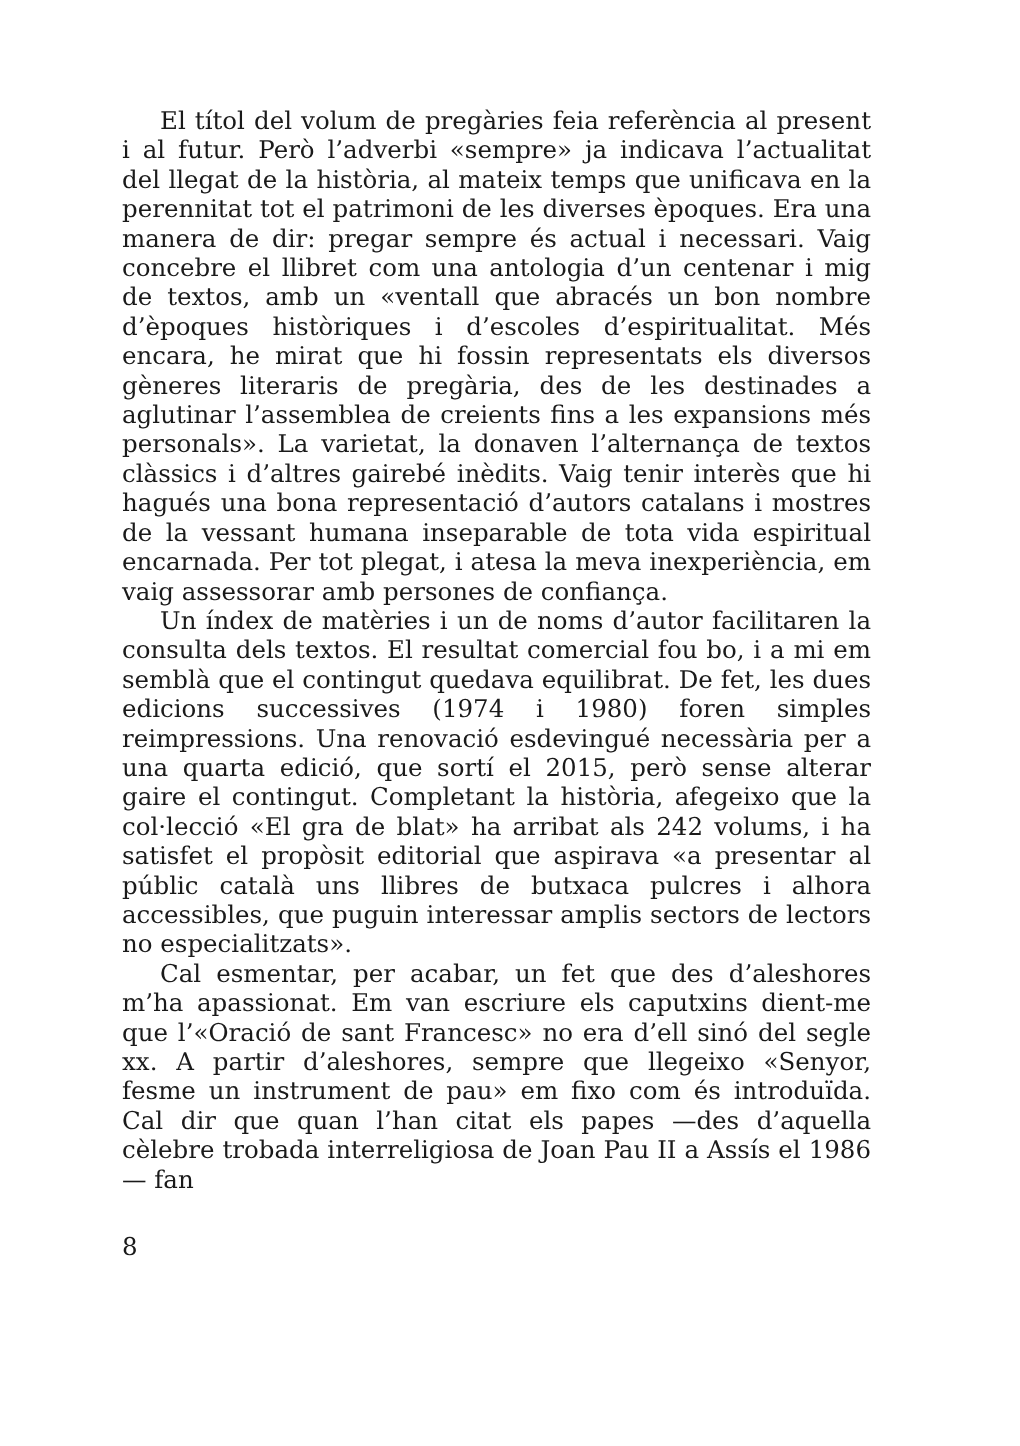El títol del volum de pregàries feia referència al present i al futur. Però l’adverbi «sempre» ja indicava l’actualitat del llegat de la història, al mateix temps que unificava en la perennitat tot el patrimoni de les diverses èpoques. Era una manera de dir: pregar sempre és actual i necessari. Vaig concebre el llibret com una antologia d’un centenar i mig de textos, amb un «ventall que abracés un bon nombre d’èpoques històriques i d’escoles d’espiritualitat. Més encara, he mirat que hi fossin representats els diversos gèneres literaris de pregària, des de les destinades a aglutinar l’assemblea de creients fins a les expansions més personals». La varietat, la donaven l’alternança de textos clàssics i d’altres gairebé inèdits. Vaig tenir interès que hi hagués una bona representació d’autors catalans i mostres de la vessant humana inseparable de tota vida espiritual encarnada. Per tot plegat, i atesa la meva inexperiència, em vaig assessorar amb persones de confiança.
Un índex de matèries i un de noms d’autor facilitaren la consulta dels textos. El resultat comercial fou bo, i a mi em semblà que el contingut quedava equilibrat. De fet, les dues edicions successives (1974 i 1980) foren simples reimpressions. Una renovació esdevingué necessària per a una quarta edició, que sortí el 2015, però sense alterar gaire el contingut. Completant la història, afegeixo que la col·lecció «El gra de blat» ha arribat als 242 volums, i ha satisfet el propòsit editorial que aspirava «a presentar al públic català uns llibres de butxaca pulcres i alhora accessibles, que puguin interessar amplis sectors de lectors no especialitzats».
Cal esmentar, per acabar, un fet que des d’aleshores m’ha apassionat. Em van escriure els caputxins dient-me que l’«Oració de sant Francesc» no era d’ell sinó del segle xx. A partir d’aleshores, sempre que llegeixo «Senyor, fesme un instrument de pau» em fixo com és introduïda. Cal dir que quan l’han citat els papes —des d’aquella cèlebre trobada interreligiosa de Joan Pau II a Assís el 1986— fan
8